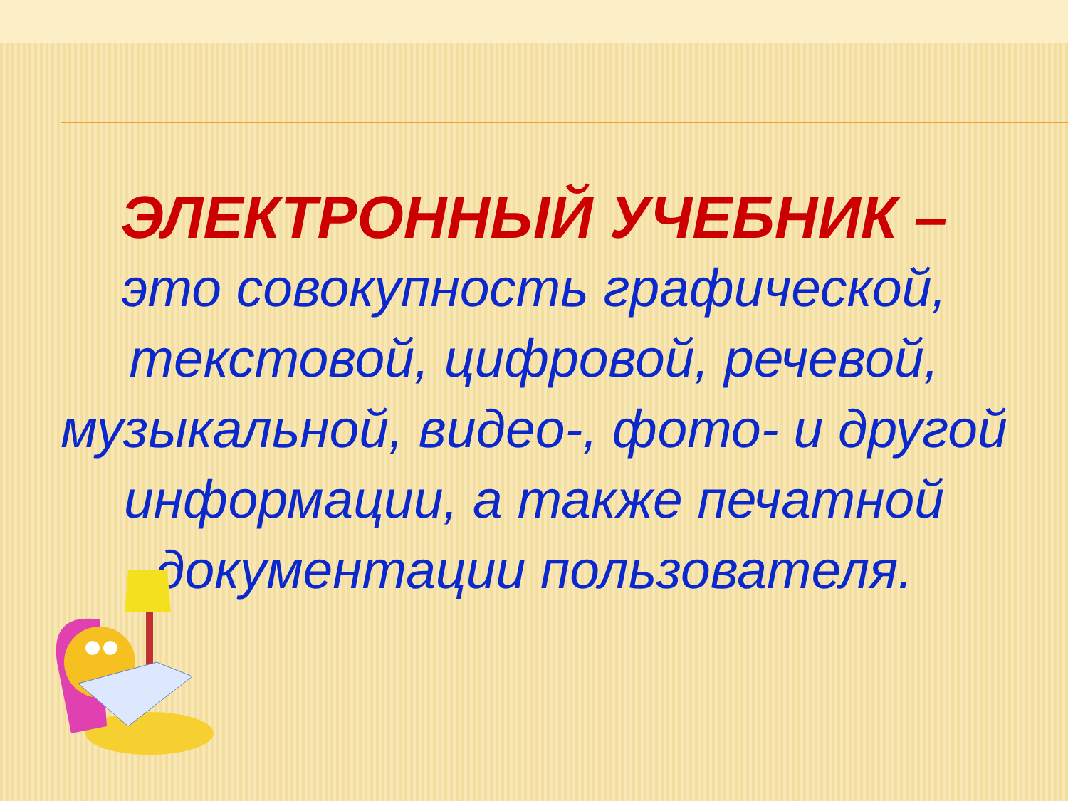ЭЛЕКТРОННЫЙ УЧЕБНИК –
это совокупность графической, текстовой, цифровой, речевой, музыкальной, видео-, фото- и другой информации, а также печатной документации пользователя.